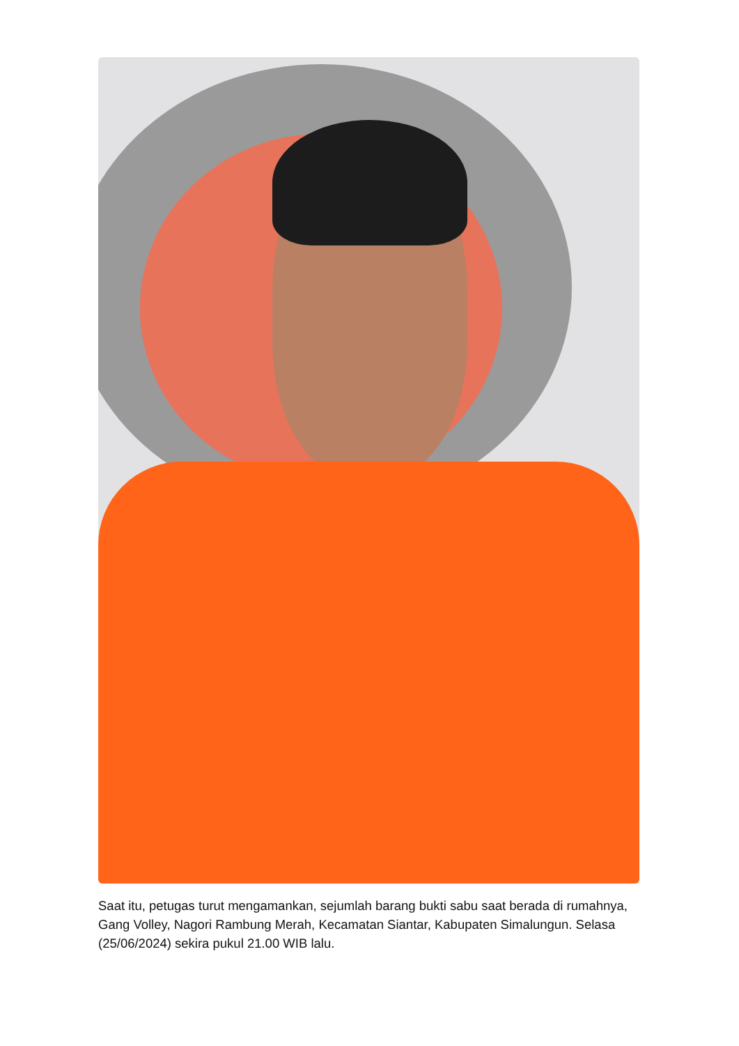Saat itu, petugas turut mengamankan, sejumlah barang bukti sabu saat berada di rumahnya, Gang Volley, Nagori Rambung Merah, Kecamatan Siantar, Kabupaten Simalungun. Selasa (25/06/2024) sekira pukul 21.00 WIB lalu.